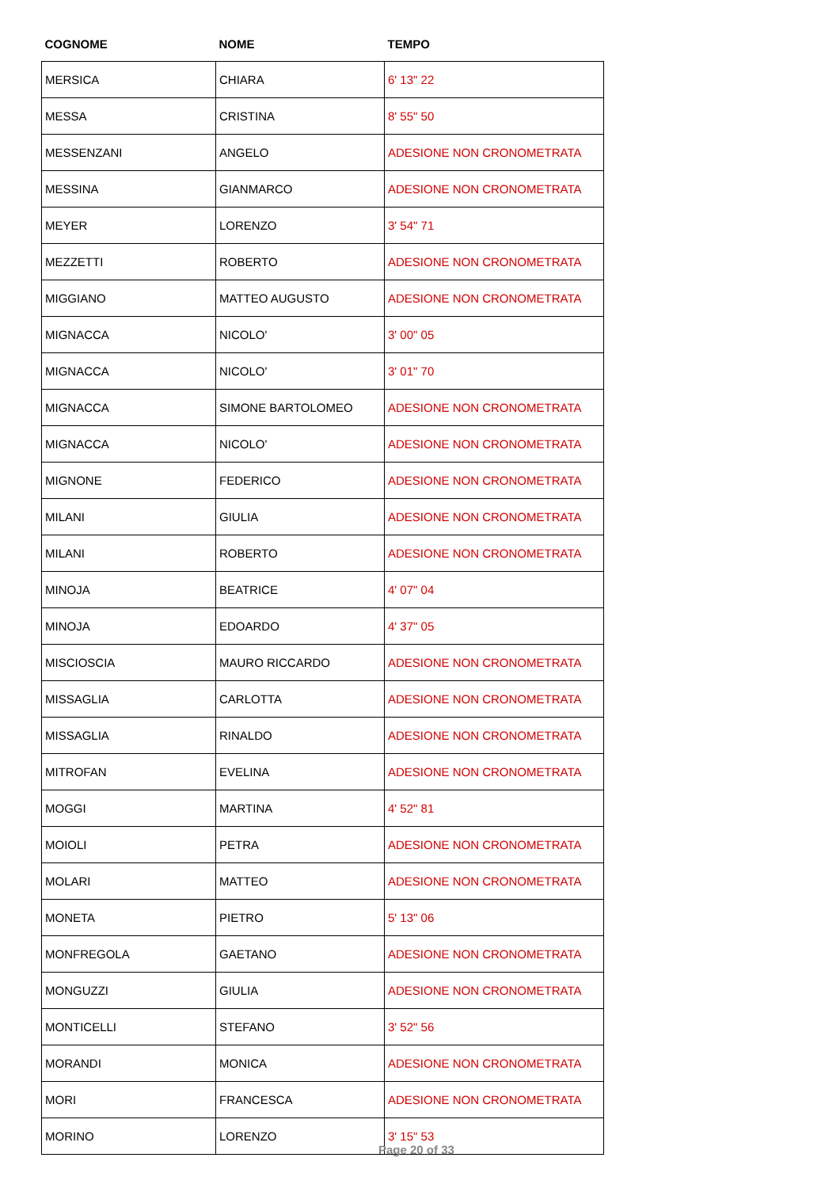| COGNOME | NOME | TEMPO |
| --- | --- | --- |
| MERSICA | CHIARA | 6' 13" 22 |
| MESSA | CRISTINA | 8' 55" 50 |
| MESSENZANI | ANGELO | ADESIONE NON CRONOMETRATA |
| MESSINA | GIANMARCO | ADESIONE NON CRONOMETRATA |
| MEYER | LORENZO | 3' 54" 71 |
| MEZZETTI | ROBERTO | ADESIONE NON CRONOMETRATA |
| MIGGIANO | MATTEO AUGUSTO | ADESIONE NON CRONOMETRATA |
| MIGNACCA | NICOLO' | 3' 00" 05 |
| MIGNACCA | NICOLO' | 3' 01" 70 |
| MIGNACCA | SIMONE BARTOLOMEO | ADESIONE NON CRONOMETRATA |
| MIGNACCA | NICOLO' | ADESIONE NON CRONOMETRATA |
| MIGNONE | FEDERICO | ADESIONE NON CRONOMETRATA |
| MILANI | GIULIA | ADESIONE NON CRONOMETRATA |
| MILANI | ROBERTO | ADESIONE NON CRONOMETRATA |
| MINOJA | BEATRICE | 4' 07" 04 |
| MINOJA | EDOARDO | 4' 37" 05 |
| MISCIOSCIA | MAURO RICCARDO | ADESIONE NON CRONOMETRATA |
| MISSAGLIA | CARLOTTA | ADESIONE NON CRONOMETRATA |
| MISSAGLIA | RINALDO | ADESIONE NON CRONOMETRATA |
| MITROFAN | EVELINA | ADESIONE NON CRONOMETRATA |
| MOGGI | MARTINA | 4' 52" 81 |
| MOIOLI | PETRA | ADESIONE NON CRONOMETRATA |
| MOLARI | MATTEO | ADESIONE NON CRONOMETRATA |
| MONETA | PIETRO | 5' 13" 06 |
| MONFREGOLA | GAETANO | ADESIONE NON CRONOMETRATA |
| MONGUZZI | GIULIA | ADESIONE NON CRONOMETRATA |
| MONTICELLI | STEFANO | 3' 52" 56 |
| MORANDI | MONICA | ADESIONE NON CRONOMETRATA |
| MORI | FRANCESCA | ADESIONE NON CRONOMETRATA |
| MORINO | LORENZO | 3' 15" 53 |
Page 20 of 33